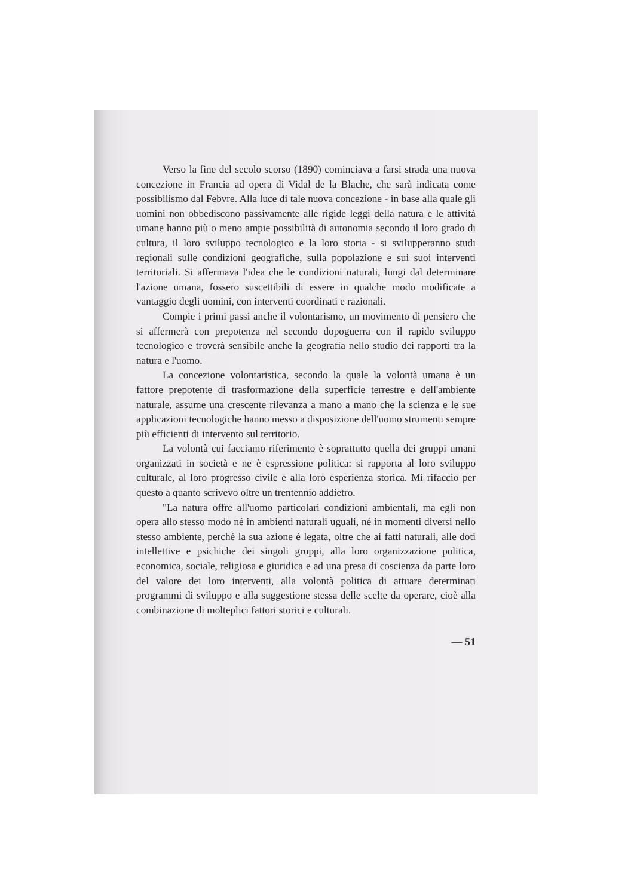Verso la fine del secolo scorso (1890) cominciava a farsi strada una nuova concezione in Francia ad opera di Vidal de la Blache, che sarà indicata come possibilismo dal Febvre. Alla luce di tale nuova concezione - in base alla quale gli uomini non obbediscono passivamente alle rigide leggi della natura e le attività umane hanno più o meno ampie possibilità di autonomia secondo il loro grado di cultura, il loro sviluppo tecnologico e la loro storia - si svilupperanno studi regionali sulle condizioni geografiche, sulla popolazione e sui suoi interventi territoriali. Si affermava l'idea che le condizioni naturali, lungi dal determinare l'azione umana, fossero suscettibili di essere in qualche modo modificate a vantaggio degli uomini, con interventi coordinati e razionali.
Compie i primi passi anche il volontarismo, un movimento di pensiero che si affermerà con prepotenza nel secondo dopoguerra con il rapido sviluppo tecnologico e troverà sensibile anche la geografia nello studio dei rapporti tra la natura e l'uomo.
La concezione volontaristica, secondo la quale la volontà umana è un fattore prepotente di trasformazione della superficie terrestre e dell'ambiente naturale, assume una crescente rilevanza a mano a mano che la scienza e le sue applicazioni tecnologiche hanno messo a disposizione dell'uomo strumenti sempre più efficienti di intervento sul territorio.
La volontà cui facciamo riferimento è soprattutto quella dei gruppi umani organizzati in società e ne è espressione politica: si rapporta al loro sviluppo culturale, al loro progresso civile e alla loro esperienza storica. Mi rifaccio per questo a quanto scrivevo oltre un trentennio addietro.
"La natura offre all'uomo particolari condizioni ambientali, ma egli non opera allo stesso modo né in ambienti naturali uguali, né in momenti diversi nello stesso ambiente, perché la sua azione è legata, oltre che ai fatti naturali, alle doti intellettive e psichiche dei singoli gruppi, alla loro organizzazione politica, economica, sociale, religiosa e giuridica e ad una presa di coscienza da parte loro del valore dei loro interventi, alla volontà politica di attuare determinati programmi di sviluppo e alla suggestione stessa delle scelte da operare, cioè alla combinazione di molteplici fattori storici e culturali.
— 51